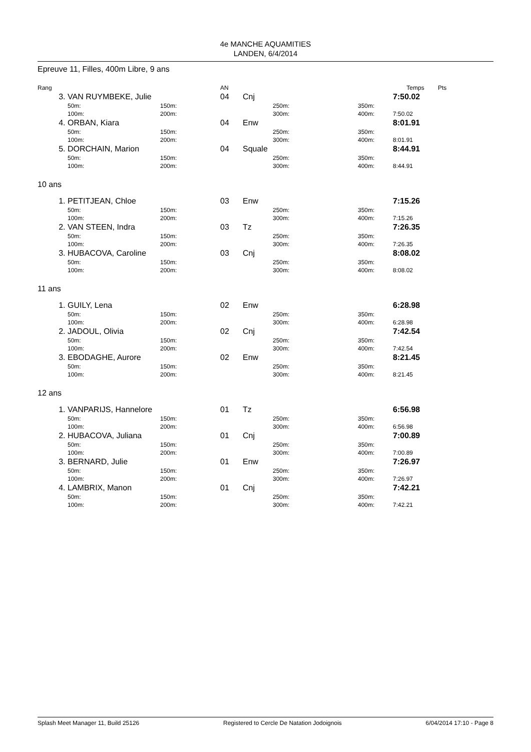4e MANCHE AQUAMITIES
LANDEN, 6/4/2014
Epreuve 11, Filles, 400m Libre, 9 ans
| Rang | | | AN | | | | Temps | Pts |
| 3. | VAN RUYMBEKE, Julie | | 04 | Cnj | | | 7:50.02 | |
| | 50m: | 150m: | | | 250m: | 350m: | | |
| | 100m: | 200m: | | | 300m: | 400m: | 7:50.02 | |
| 4. | ORBAN, Kiara | | 04 | Enw | | | 8:01.91 | |
| | 50m: | 150m: | | | 250m: | 350m: | | |
| | 100m: | 200m: | | | 300m: | 400m: | 8:01.91 | |
| 5. | DORCHAIN, Marion | | 04 | Squale | | | 8:44.91 | |
| | 50m: | 150m: | | | 250m: | 350m: | | |
| | 100m: | 200m: | | | 300m: | 400m: | 8:44.91 | |
10 ans
| 1. | PETITJEAN, Chloe | | 03 | Enw | | | 7:15.26 | |
| | 50m: | 150m: | | | 250m: | 350m: | | |
| | 100m: | 200m: | | | 300m: | 400m: | 7:15.26 | |
| 2. | VAN STEEN, Indra | | 03 | Tz | | | 7:26.35 | |
| | 50m: | 150m: | | | 250m: | 350m: | | |
| | 100m: | 200m: | | | 300m: | 400m: | 7:26.35 | |
| 3. | HUBACOVA, Caroline | | 03 | Cnj | | | 8:08.02 | |
| | 50m: | 150m: | | | 250m: | 350m: | | |
| | 100m: | 200m: | | | 300m: | 400m: | 8:08.02 | |
11 ans
| 1. | GUILY, Lena | | 02 | Enw | | | 6:28.98 | |
| | 50m: | 150m: | | | 250m: | 350m: | | |
| | 100m: | 200m: | | | 300m: | 400m: | 6:28.98 | |
| 2. | JADOUL, Olivia | | 02 | Cnj | | | 7:42.54 | |
| | 50m: | 150m: | | | 250m: | 350m: | | |
| | 100m: | 200m: | | | 300m: | 400m: | 7:42.54 | |
| 3. | EBODAGHE, Aurore | | 02 | Enw | | | 8:21.45 | |
| | 50m: | 150m: | | | 250m: | 350m: | | |
| | 100m: | 200m: | | | 300m: | 400m: | 8:21.45 | |
12 ans
| 1. | VANPARIJS, Hannelore | | 01 | Tz | | | 6:56.98 | |
| | 50m: | 150m: | | | 250m: | 350m: | | |
| | 100m: | 200m: | | | 300m: | 400m: | 6:56.98 | |
| 2. | HUBACOVA, Juliana | | 01 | Cnj | | | 7:00.89 | |
| | 50m: | 150m: | | | 250m: | 350m: | | |
| | 100m: | 200m: | | | 300m: | 400m: | 7:00.89 | |
| 3. | BERNARD, Julie | | 01 | Enw | | | 7:26.97 | |
| | 50m: | 150m: | | | 250m: | 350m: | | |
| | 100m: | 200m: | | | 300m: | 400m: | 7:26.97 | |
| 4. | LAMBRIX, Manon | | 01 | Cnj | | | 7:42.21 | |
| | 50m: | 150m: | | | 250m: | 350m: | | |
| | 100m: | 200m: | | | 300m: | 400m: | 7:42.21 | |
Splash Meet Manager 11, Build 25126 Registered to Cercle De Natation Jodoignois 6/04/2014 17:10 - Page 8